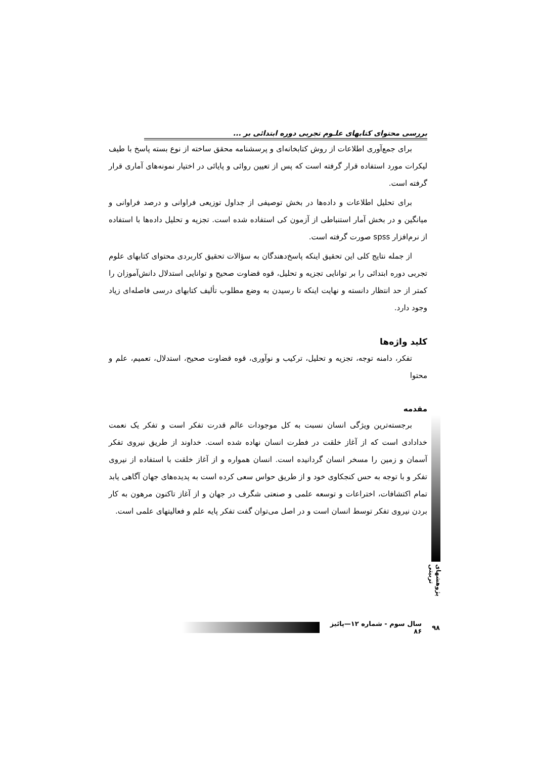بررسی محتوای کتابهای علـوم تجربی دوره ابتدائی بر ...
برای جمع‌آوری اطلاعات از روش کتابخانه‌ای و پرسشنامه محقق ساخته از نوع بسته پاسخ با طیف لیکرات مورد استفاده قرار گرفته است که پس از تعیین روائی و پایائی در اختیار نمونه‌های آماری قرار گرفته است.
برای تحلیل اطلاعات و داده‌ها در بخش توصیفی از جداول توزیعی فراوانی و درصد فراوانی و میانگین و در بخش آمار استنباطی از آزمون کی استفاده شده است. تجزیه و تحلیل داده‌ها با استفاده از نرم‌افزار spss صورت گرفته است.
از جمله نتایج کلی این تحقیق اینکه پاسخ‌دهندگان به سؤالات تحقیق کاربردی محتوای کتابهای علوم تجربی دوره ابتدائی را بر توانایی تجزیه و تحلیل، قوه قضاوت صحیح و توانایی استدلال دانش‌آموزان را کمتر از حد انتظار دانسته و نهایت اینکه تا رسیدن به وضع مطلوب تألیف کتابهای درسی فاصله‌ای زیاد وجود دارد.
کلید واژه‌ها
تفکر، دامنه توجه، تجزیه و تحلیل، ترکیب و نوآوری، قوه قضاوت صحیح، استدلال، تعمیم، علم و محتوا
مقدمه
برجسته‌ترین ویژگی انسان نسبت به کل موجودات عالم قدرت تفکر است و تفکر یک نعمت خدادادی است که از آغاز خلقت در فطرت انسان نهاده شده است. خداوند از طریق نیروی تفکر آسمان و زمین را مسخر انسان گردانیده است. انسان همواره و از آغاز خلقت با استفاده از نیروی تفکر و با توجه به حس کنجکاوی خود و از طریق حواس سعی کرده است به پدیده‌های جهان آگاهی یابد تمام اکتشافات، اختراعات و توسعه علمی و صنعتی شگرف در جهان و از آغاز تاکنون مرهون به کار بردن نیروی تفکر توسط انسان است و در اصل می‌توان گفت تفکر پایه علم و فعالیتهای علمی است.
پژوهشهای تربیتی
۹۸ سال سوم - شماره ۱۲—پائیز ۸۶